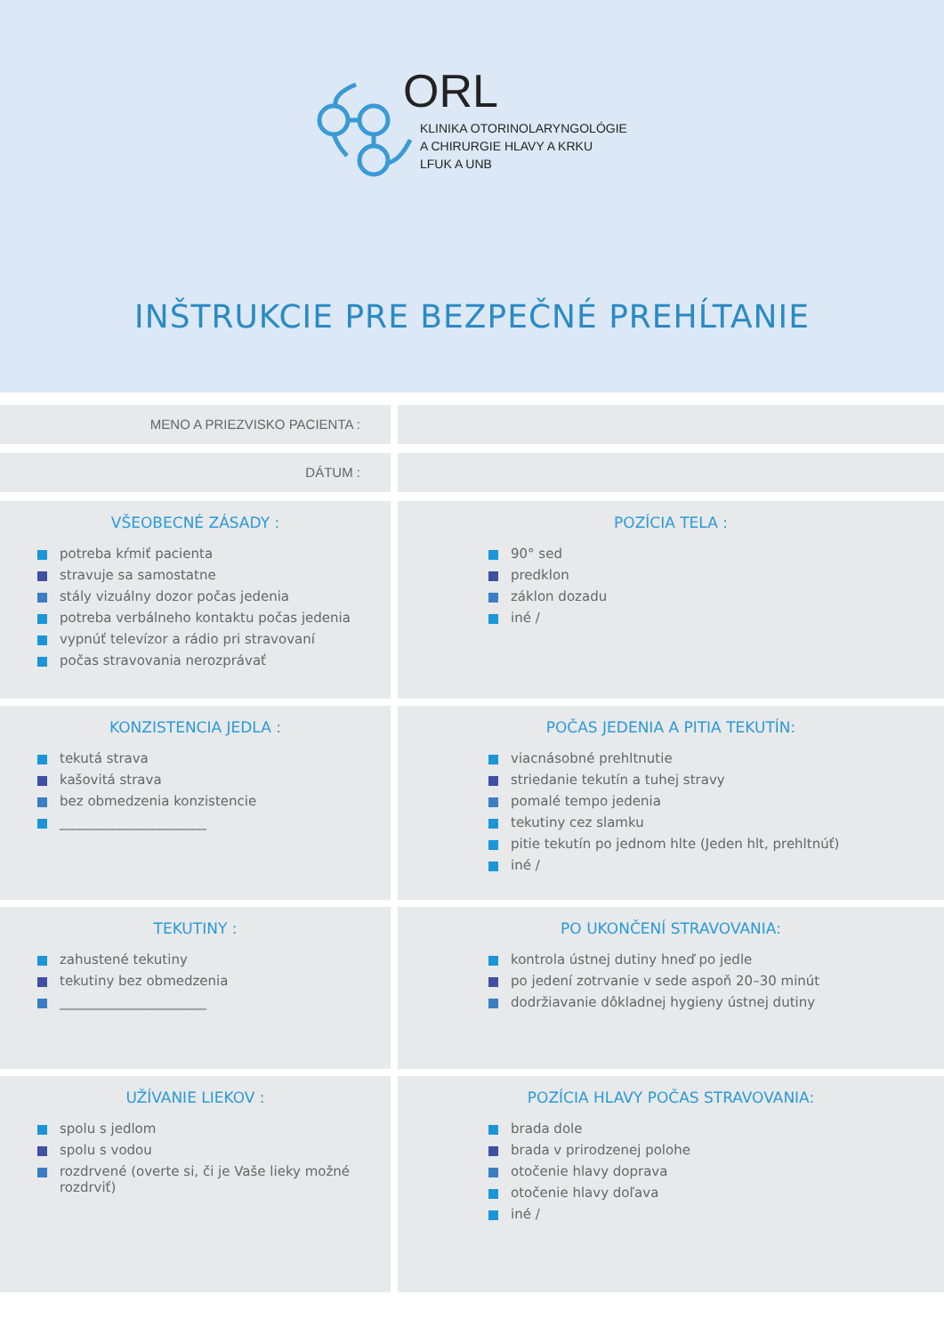ORL
KLINIKA OTORINOLARYNGOLÓGIE
A CHIRURGIE HLAVY A KRKU
LFUK A UNB
INŠTRUKCIE PRE BEZPEČNÉ PREHĹTANIE
MENO A PRIEZVISKO PACIENTA :
DÁTUM :
VŠEOBECNÉ ZÁSADY :
potreba kŕmiť pacienta
stravuje sa samostatne
stály vizuálny dozor počas jedenia
potreba verbálneho kontaktu počas jedenia
vypnúť televízor a rádio pri stravovaní
počas stravovania nerozprávať
POZÍCIA TELA :
90° sed
predklon
záklon dozadu
iné /
KONZISTENCIA JEDLA :
tekutá strava
kašovitá strava
bez obmedzenia konzistencie
______________________
POČAS JEDENIA A PITIA TEKUTÍN:
viacnásobné prehltnutie
striedanie tekutín a tuhej stravy
pomalé tempo jedenia
tekutiny cez slamku
pitie tekutín po jednom hlte (Jeden hlt, prehltnúť)
iné /
TEKUTINY :
zahustené tekutiny
tekutiny bez obmedzenia
______________________
PO UKONČENÍ STRAVOVANIA:
kontrola ústnej dutiny hneď po jedle
po jedení zotrvanie v sede aspoň 20–30 minút
dodržiavanie dôkladnej hygieny ústnej dutiny
UŽÍVANIE LIEKOV :
spolu s jedlom
spolu s vodou
rozdrvené (overte si, či je Vaše lieky možné rozdrviť)
POZÍCIA HLAVY POČAS STRAVOVANIA:
brada dole
brada v prirodzenej polohe
otočenie hlavy doprava
otočenie hlavy doľava
iné /